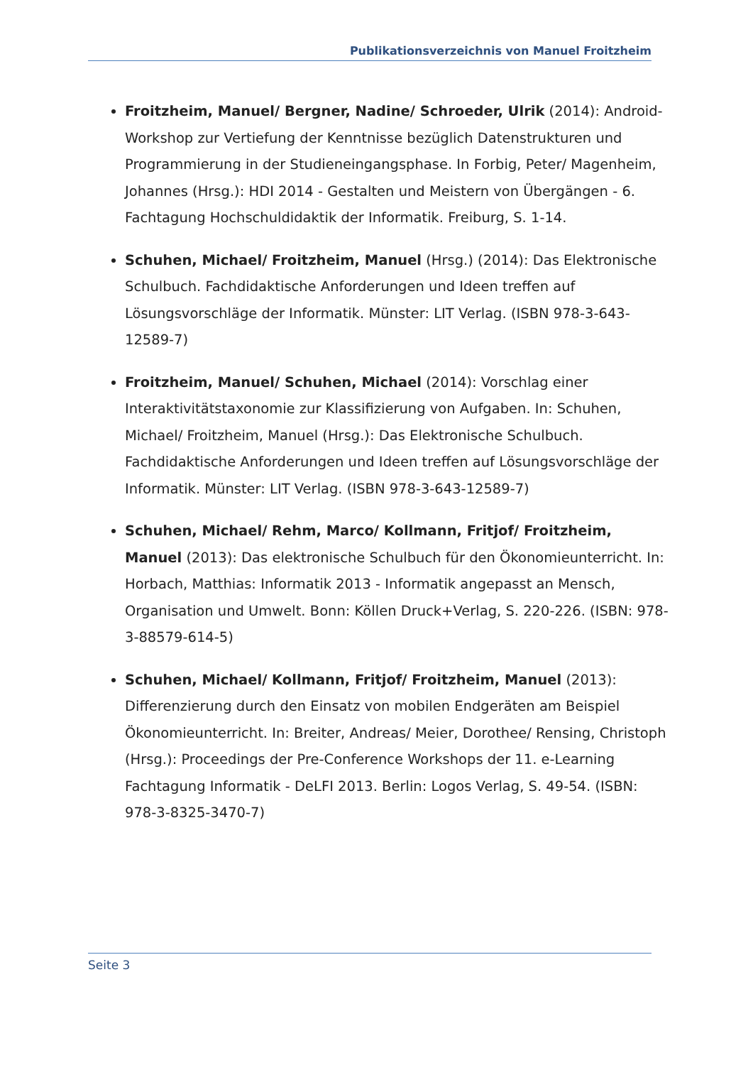Publikationsverzeichnis von Manuel Froitzheim
Froitzheim, Manuel/ Bergner, Nadine/ Schroeder, Ulrik (2014): Android-Workshop zur Vertiefung der Kenntnisse bezüglich Datenstrukturen und Programmierung in der Studieneingangsphase. In Forbig, Peter/ Magenheim, Johannes (Hrsg.): HDI 2014 - Gestalten und Meistern von Übergängen - 6. Fachtagung Hochschuldidaktik der Informatik. Freiburg, S. 1-14.
Schuhen, Michael/ Froitzheim, Manuel (Hrsg.) (2014): Das Elektronische Schulbuch. Fachdidaktische Anforderungen und Ideen treffen auf Lösungsvorschläge der Informatik. Münster: LIT Verlag. (ISBN 978-3-643-12589-7)
Froitzheim, Manuel/ Schuhen, Michael (2014): Vorschlag einer Interaktivitätstaxonomie zur Klassifizierung von Aufgaben. In: Schuhen, Michael/ Froitzheim, Manuel (Hrsg.): Das Elektronische Schulbuch. Fachdidaktische Anforderungen und Ideen treffen auf Lösungsvorschläge der Informatik. Münster: LIT Verlag. (ISBN 978-3-643-12589-7)
Schuhen, Michael/ Rehm, Marco/ Kollmann, Fritjof/ Froitzheim, Manuel (2013): Das elektronische Schulbuch für den Ökonomieunterricht. In: Horbach, Matthias: Informatik 2013 - Informatik angepasst an Mensch, Organisation und Umwelt. Bonn: Köllen Druck+Verlag, S. 220-226. (ISBN: 978-3-88579-614-5)
Schuhen, Michael/ Kollmann, Fritjof/ Froitzheim, Manuel (2013): Differenzierung durch den Einsatz von mobilen Endgeräten am Beispiel Ökonomieunterricht. In: Breiter, Andreas/ Meier, Dorothee/ Rensing, Christoph (Hrsg.): Proceedings der Pre-Conference Workshops der 11. e-Learning Fachtagung Informatik - DeLFI 2013. Berlin: Logos Verlag, S. 49-54. (ISBN: 978-3-8325-3470-7)
Seite 3